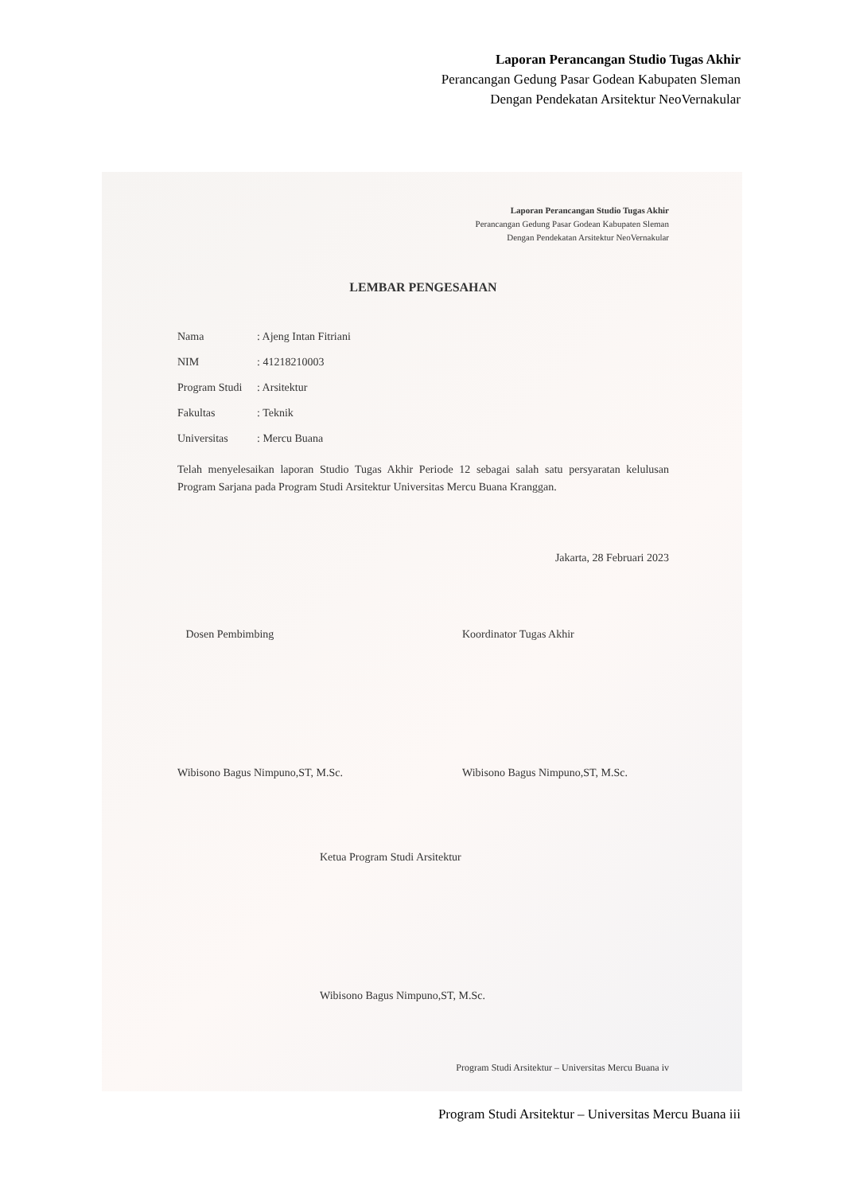Laporan Perancangan Studio Tugas Akhir
Perancangan Gedung Pasar Godean Kabupaten Sleman
Dengan Pendekatan Arsitektur NeoVernakular
Laporan Perancangan Studio Tugas Akhir
Perancangan Gedung Pasar Godean Kabupaten Sleman
Dengan Pendekatan Arsitektur NeoVernakular
LEMBAR PENGESAHAN
Nama: Ajeng Intan Fitriani
NIM: 41218210003
Program Studi: Arsitektur
Fakultas: Teknik
Universitas: Mercu Buana
Telah menyelesaikan laporan Studio Tugas Akhir Periode 12 sebagai salah satu persyaratan kelulusan Program Sarjana pada Program Studi Arsitektur Universitas Mercu Buana Kranggan.
Jakarta, 28 Februari 2023
Dosen Pembimbing
Wibisono Bagus Nimpuno,ST, M.Sc.
Koordinator Tugas Akhir
Wibisono Bagus Nimpuno,ST, M.Sc.
Ketua Program Studi Arsitektur
Wibisono Bagus Nimpuno,ST, M.Sc.
Program Studi Arsitektur – Universitas Mercu Buana iv
Program Studi Arsitektur – Universitas Mercu Buana iii